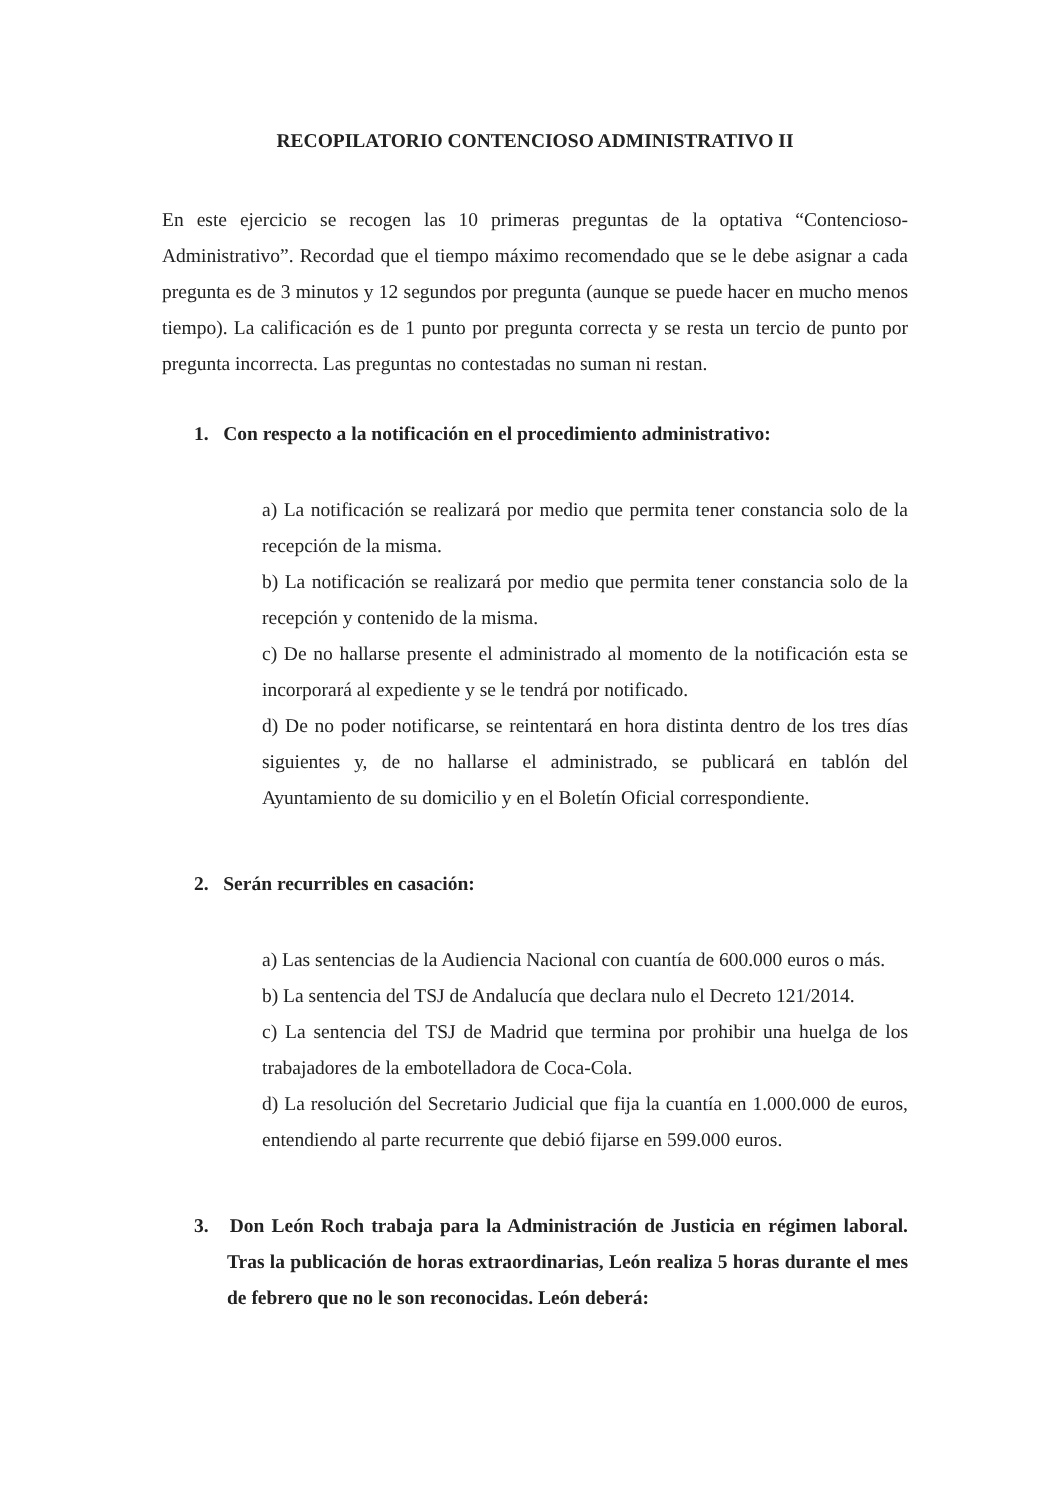RECOPILATORIO CONTENCIOSO ADMINISTRATIVO II
En este ejercicio se recogen las 10 primeras preguntas de la optativa “Contencioso-Administrativo”. Recordad que el tiempo máximo recomendado que se le debe asignar a cada pregunta es de 3 minutos y 12 segundos por pregunta (aunque se puede hacer en mucho menos tiempo). La calificación es de 1 punto por pregunta correcta y se resta un tercio de punto por pregunta incorrecta. Las preguntas no contestadas no suman ni restan.
1. Con respecto a la notificación en el procedimiento administrativo:
a) La notificación se realizará por medio que permita tener constancia solo de la recepción de la misma.
b) La notificación se realizará por medio que permita tener constancia solo de la recepción y contenido de la misma.
c) De no hallarse presente el administrado al momento de la notificación esta se incorporará al expediente y se le tendrá por notificado.
d) De no poder notificarse, se reintentará en hora distinta dentro de los tres días siguientes y, de no hallarse el administrado, se publicará en tablón del Ayuntamiento de su domicilio y en el Boletín Oficial correspondiente.
2. Serán recurribles en casación:
a) Las sentencias de la Audiencia Nacional con cuantía de 600.000 euros o más.
b) La sentencia del TSJ de Andalucía que declara nulo el Decreto 121/2014.
c) La sentencia del TSJ de Madrid que termina por prohibir una huelga de los trabajadores de la embotelladora de Coca-Cola.
d) La resolución del Secretario Judicial que fija la cuantía en 1.000.000 de euros, entendiendo al parte recurrente que debió fijarse en 599.000 euros.
3. Don León Roch trabaja para la Administración de Justicia en régimen laboral. Tras la publicación de horas extraordinarias, León realiza 5 horas durante el mes de febrero que no le son reconocidas. León deberá: